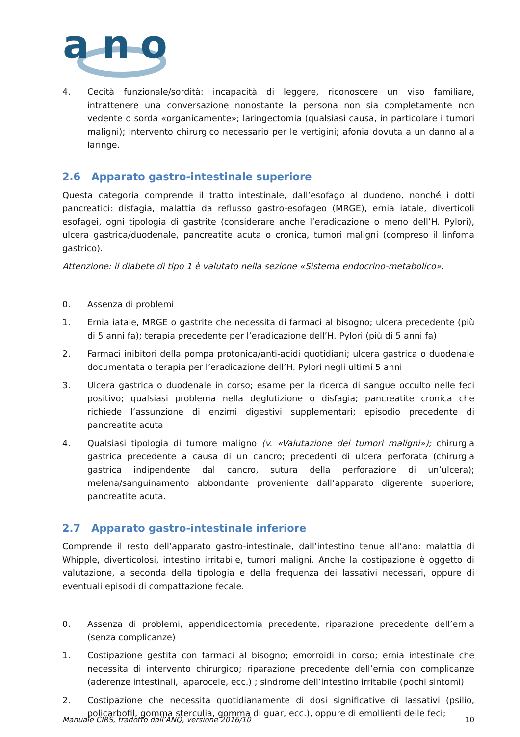a
n
o
4. Cecità funzionale/sordità: incapacità di leggere, riconoscere un viso familiare, intrattenere una conversazione nonostante la persona non sia completamente non vedente o sorda «organicamente»; laringectomia (qualsiasi causa, in particolare i tumori maligni); intervento chirurgico necessario per le vertigini; afonia dovuta a un danno alla laringe.
2.6 Apparato gastro-intestinale superiore
Questa categoria comprende il tratto intestinale, dall’esofago al duodeno, nonché i dotti pancreatici: disfagia, malattia da reflusso gastro-esofageo (MRGE), ernia iatale, diverticoli esofagei, ogni tipologia di gastrite (considerare anche l’eradicazione o meno dell’H. Pylori), ulcera gastrica/duodenale, pancreatite acuta o cronica, tumori maligni (compreso il linfoma gastrico).
Attenzione: il diabete di tipo 1 è valutato nella sezione «Sistema endocrino-metabolico».
0. Assenza di problemi
1. Ernia iatale, MRGE o gastrite che necessita di farmaci al bisogno; ulcera precedente (più di 5 anni fa); terapia precedente per l’eradicazione dell’H. Pylori (più di 5 anni fa)
2. Farmaci inibitori della pompa protonica/anti-acidi quotidiani; ulcera gastrica o duodenale documentata o terapia per l’eradicazione dell’H. Pylori negli ultimi 5 anni
3. Ulcera gastrica o duodenale in corso; esame per la ricerca di sangue occulto nelle feci positivo; qualsiasi problema nella deglutizione o disfagia; pancreatite cronica che richiede l’assunzione di enzimi digestivi supplementari; episodio precedente di pancreatite acuta
4. Qualsiasi tipologia di tumore maligno (v. «Valutazione dei tumori maligni»); chirurgia gastrica precedente a causa di un cancro; precedenti di ulcera perforata (chirurgia gastrica indipendente dal cancro, sutura della perforazione di un’ulcera); melena/sanguinamento abbondante proveniente dall’apparato digerente superiore; pancreatite acuta.
2.7 Apparato gastro-intestinale inferiore
Comprende il resto dell’apparato gastro-intestinale, dall’intestino tenue all’ano: malattia di Whipple, diverticolosi, intestino irritabile, tumori maligni. Anche la costipazione è oggetto di valutazione, a seconda della tipologia e della frequenza dei lassativi necessari, oppure di eventuali episodi di compattazione fecale.
0. Assenza di problemi, appendicectomia precedente, riparazione precedente dell’ernia (senza complicanze)
1. Costipazione gestita con farmaci al bisogno; emorroidi in corso; ernia intestinale che necessita di intervento chirurgico; riparazione precedente dell’ernia con complicanze (aderenze intestinali, laparocele, ecc.) ; sindrome dell’intestino irritabile (pochi sintomi)
2. Costipazione che necessita quotidianamente di dosi significative di lassativi (psilio, policarbofil, gomma sterculia, gomma di guar, ecc.), oppure di emollienti delle feci;
Manuale CIRS, tradotto dall’ANQ, versione 2016/10 10